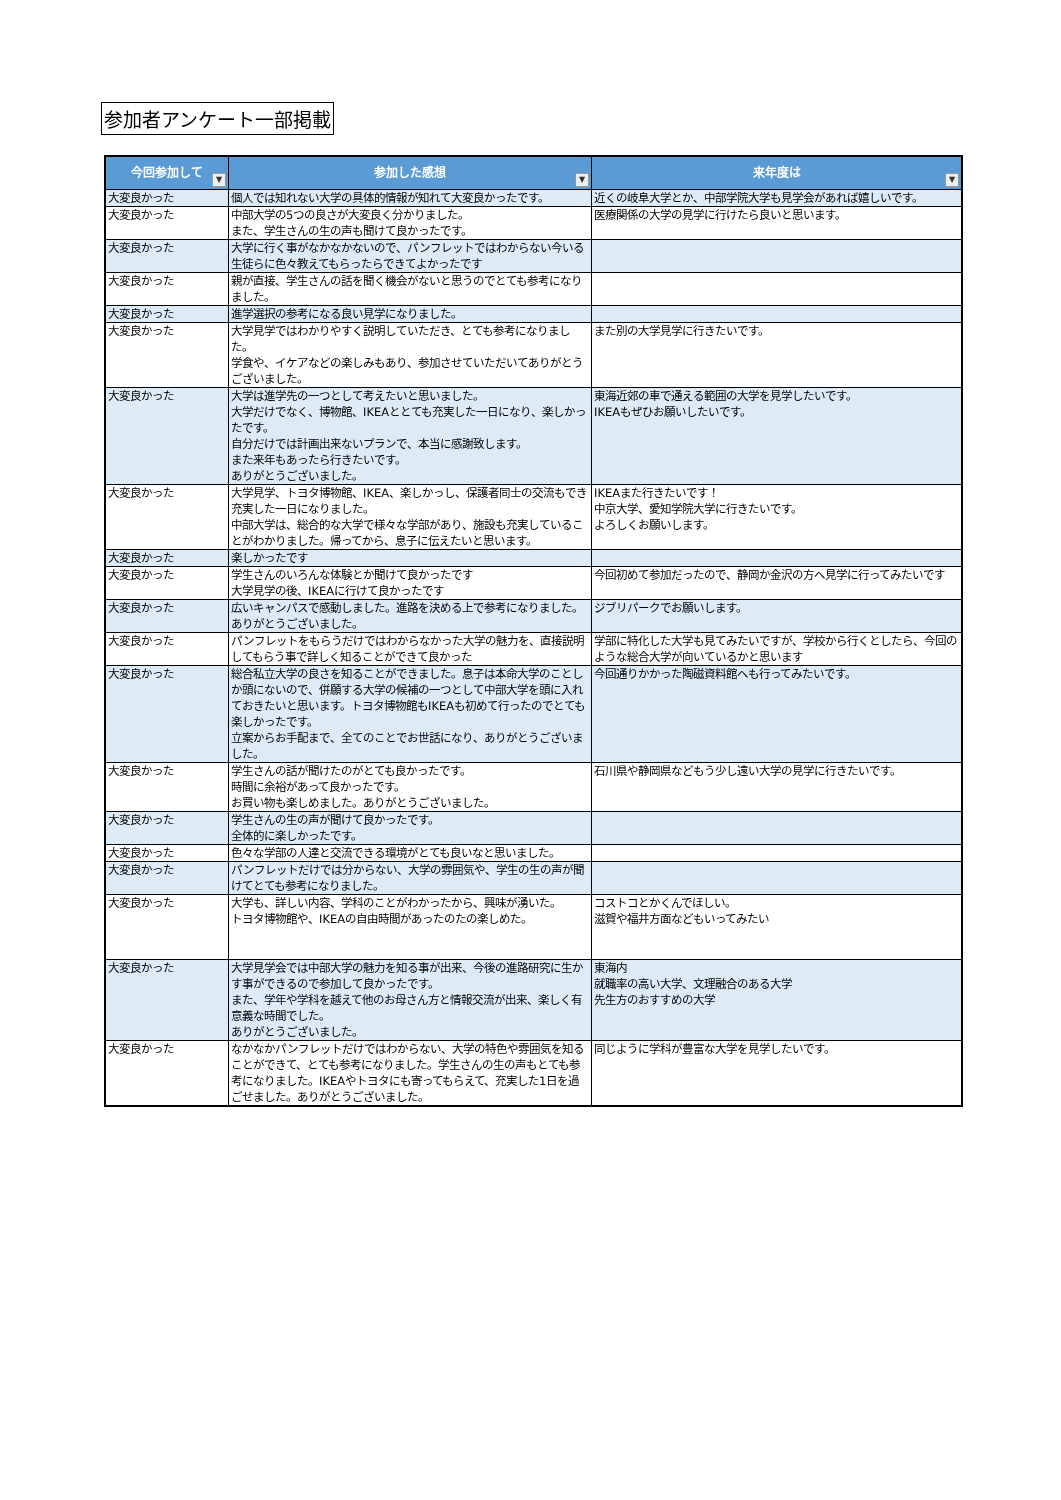参加者アンケート一部掲載
| 今回参加して ▼ | 参加した感想 ▼ | 来年度は ▼ |
| --- | --- | --- |
| 大変良かった | 個人では知れない大学の具体的情報が知れて大変良かったです。 | 近くの岐阜大学とか、中部学院大学も見学会があれば嬉しいです。 |
| 大変良かった | 中部大学の5つの良さが大変良く分かりました。 また、学生さんの生の声も聞けて良かったです。 | 医療関係の大学の見学に行けたら良いと思います。 |
| 大変良かった | 大学に行く事がなかなかないので、パンフレットではわからない今いる生徒らに色々教えてもらったらできてよかったです | |
| 大変良かった | 親が直接、学生さんの話を聞く機会がないと思うのでとても参考になりました。 | |
| 大変良かった | 進学選択の参考になる良い見学になりました。 | |
| 大変良かった | 大学見学ではわかりやすく説明していただき、とても参考になりました。 学食や、イケアなどの楽しみもあり、参加させていただいてありがとうございました。 | また別の大学見学に行きたいです。 |
| 大変良かった | 大学は進学先の一つとして考えたいと思いました。 大学だけでなく、博物館、IKEAととても充実した一日になり、楽しかったです。 自分だけでは計画出来ないプランで、本当に感謝致します。 また来年もあったら行きたいです。 ありがとうございました。 | 東海近郊の車で通える範囲の大学を見学したいです。 IKEAもぜひお願いしたいです。 |
| 大変良かった | 大学見学、トヨタ博物館、IKEA、楽しかっし、保護者同士の交流もでき充実した一日になりました。 中部大学は、総合的な大学で様々な学部があり、施設も充実していることがわかりました。帰ってから、息子に伝えたいと思います。 | IKEAまた行きたいです！ 中京大学、愛知学院大学に行きたいです。 よろしくお願いします。 |
| 大変良かった | 楽しかったです | |
| 大変良かった | 学生さんのいろんな体験とか聞けて良かったです 大学見学の後、IKEAに行けて良かったです | 今回初めて参加だったので、静岡か金沢の方へ見学に行ってみたいです |
| 大変良かった | 広いキャンパスで感動しました。進路を決める上で参考になりました。ありがとうございました。 | ジブリパークでお願いします。 |
| 大変良かった | パンフレットをもらうだけではわからなかった大学の魅力を、直接説明してもらう事で詳しく知ることができて良かった | 学部に特化した大学も見てみたいですが、学校から行くとしたら、今回のような総合大学が向いているかと思います |
| 大変良かった | 総合私立大学の良さを知ることができました。息子は本命大学のことしか頭にないので、併願する大学の候補の一つとして中部大学を頭に入れておきたいと思います。トヨタ博物館もIKEAも初めて行ったのでとても楽しかったです。 立案からお手配まで、全てのことでお世話になり、ありがとうございました。 | 今回通りかかった陶磁資料館へも行ってみたいです。 |
| 大変良かった | 学生さんの話が聞けたのがとても良かったです。 時間に余裕があって良かったです。 お買い物も楽しめました。ありがとうございました。 | 石川県や静岡県などもう少し遠い大学の見学に行きたいです。 |
| 大変良かった | 学生さんの生の声が聞けて良かったです。 全体的に楽しかったです。 | |
| 大変良かった | 色々な学部の人達と交流できる環境がとても良いなと思いました。 | |
| 大変良かった | パンフレットだけでは分からない、大学の雰囲気や、学生の生の声が聞けてとても参考になりました。 | |
| 大変良かった | 大学も、詳しい内容、学科のことがわかったから、興味が湧いた。 トヨタ博物館や、IKEAの自由時間があったのたの楽しめた。 | コストコとかくんでほしい。 滋賀や福井方面などもいってみたい |
| 大変良かった | 大学見学会では中部大学の魅力を知る事が出来、今後の進路研究に生かす事ができるので参加して良かったです。 また、学年や学科を越えて他のお母さん方と情報交流が出来、楽しく有意義な時間でした。 ありがとうございました。 | 東海内 就職率の高い大学、文理融合のある大学 先生方のおすすめの大学 |
| 大変良かった | なかなかパンフレットだけではわからない、大学の特色や雰囲気を知ることができて、とても参考になりました。学生さんの生の声もとても参考になりました。IKEAやトヨタにも寄ってもらえて、充実した1日を過ごせました。ありがとうございました。 | 同じように学科が豊富な大学を見学したいです。 |